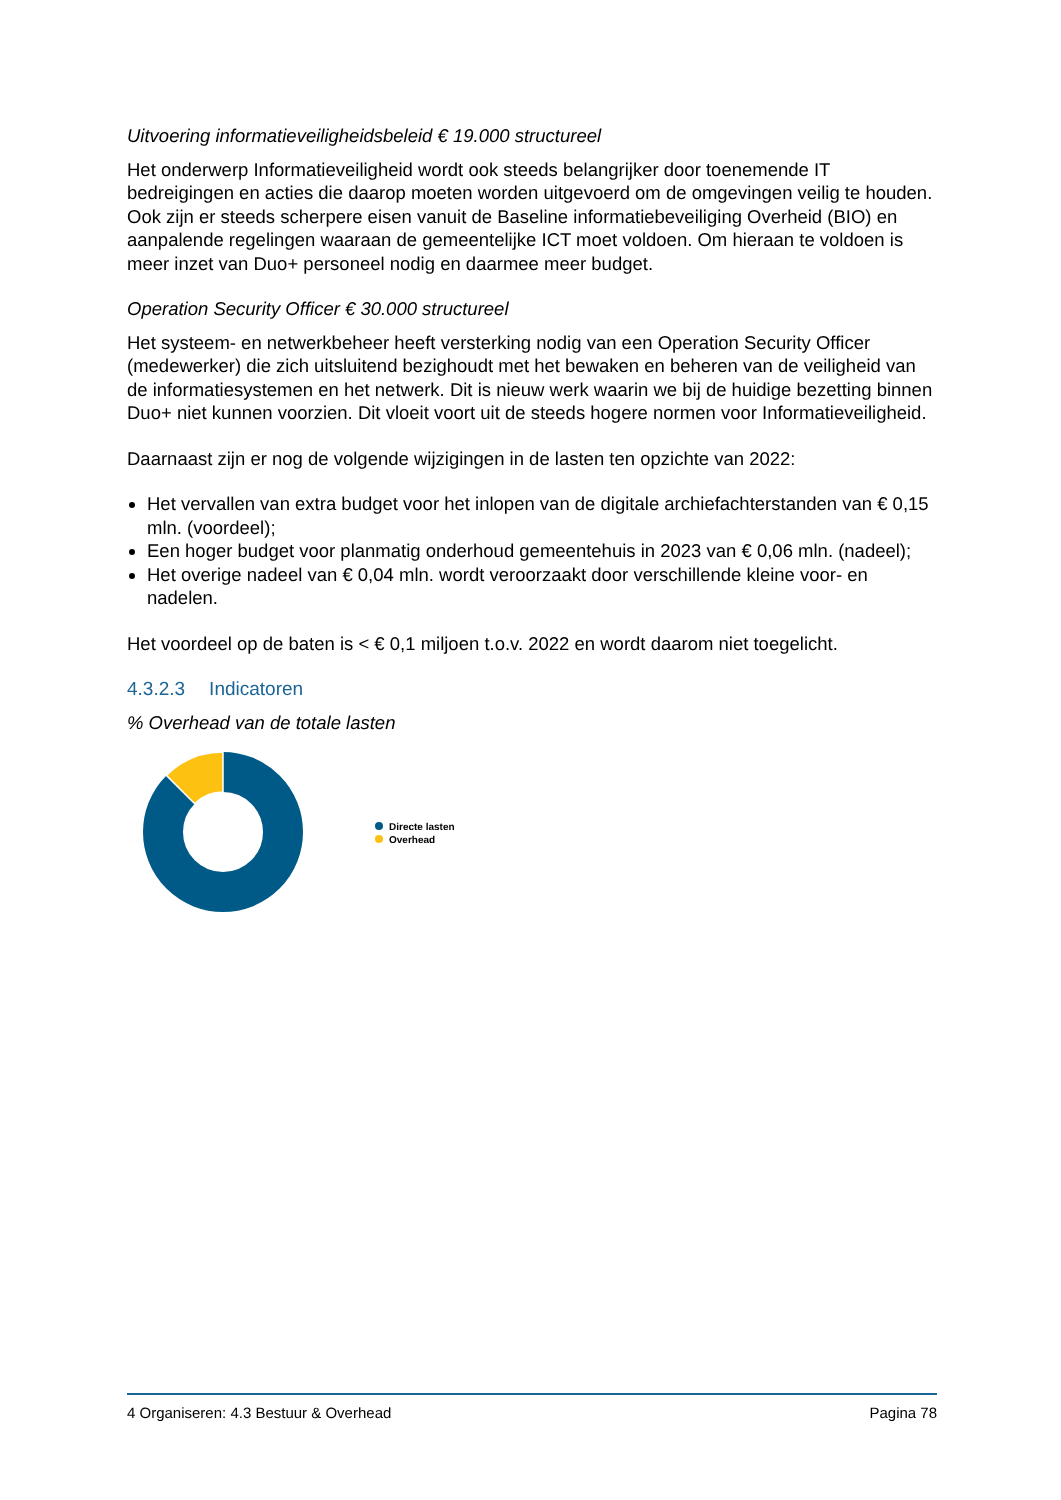Uitvoering informatieveiligheidsbeleid € 19.000 structureel
Het onderwerp Informatieveiligheid wordt ook steeds belangrijker door toenemende IT bedreigingen en acties die daarop moeten worden uitgevoerd om de omgevingen veilig te houden. Ook zijn er steeds scherpere eisen vanuit de Baseline informatiebeveiliging Overheid (BIO) en aanpalende regelingen waaraan de gemeentelijke ICT moet voldoen. Om hieraan te voldoen is meer inzet van Duo+ personeel nodig en daarmee meer budget.
Operation Security Officer € 30.000 structureel
Het systeem- en netwerkbeheer heeft versterking nodig van een Operation Security Officer (medewerker) die zich uitsluitend bezighoudt met het bewaken en beheren van de veiligheid van de informatiesystemen en het netwerk. Dit is nieuw werk waarin we bij de huidige bezetting binnen Duo+ niet kunnen voorzien. Dit vloeit voort uit de steeds hogere normen voor Informatieveiligheid.
Daarnaast zijn er nog de volgende wijzigingen in de lasten ten opzichte van 2022:
Het vervallen van extra budget voor het inlopen van de digitale archiefachterstanden van € 0,15 mln. (voordeel);
Een hoger budget voor planmatig onderhoud gemeentehuis in 2023 van € 0,06 mln. (nadeel);
Het overige nadeel van € 0,04 mln. wordt veroorzaakt door verschillende kleine voor- en nadelen.
Het voordeel op de baten is < € 0,1 miljoen t.o.v. 2022 en wordt daarom niet toegelicht.
4.3.2.3 Indicatoren
% Overhead van de totale lasten
Directe lasten
Overhead
4 Organiseren: 4.3 Bestuur & Overhead Pagina 78